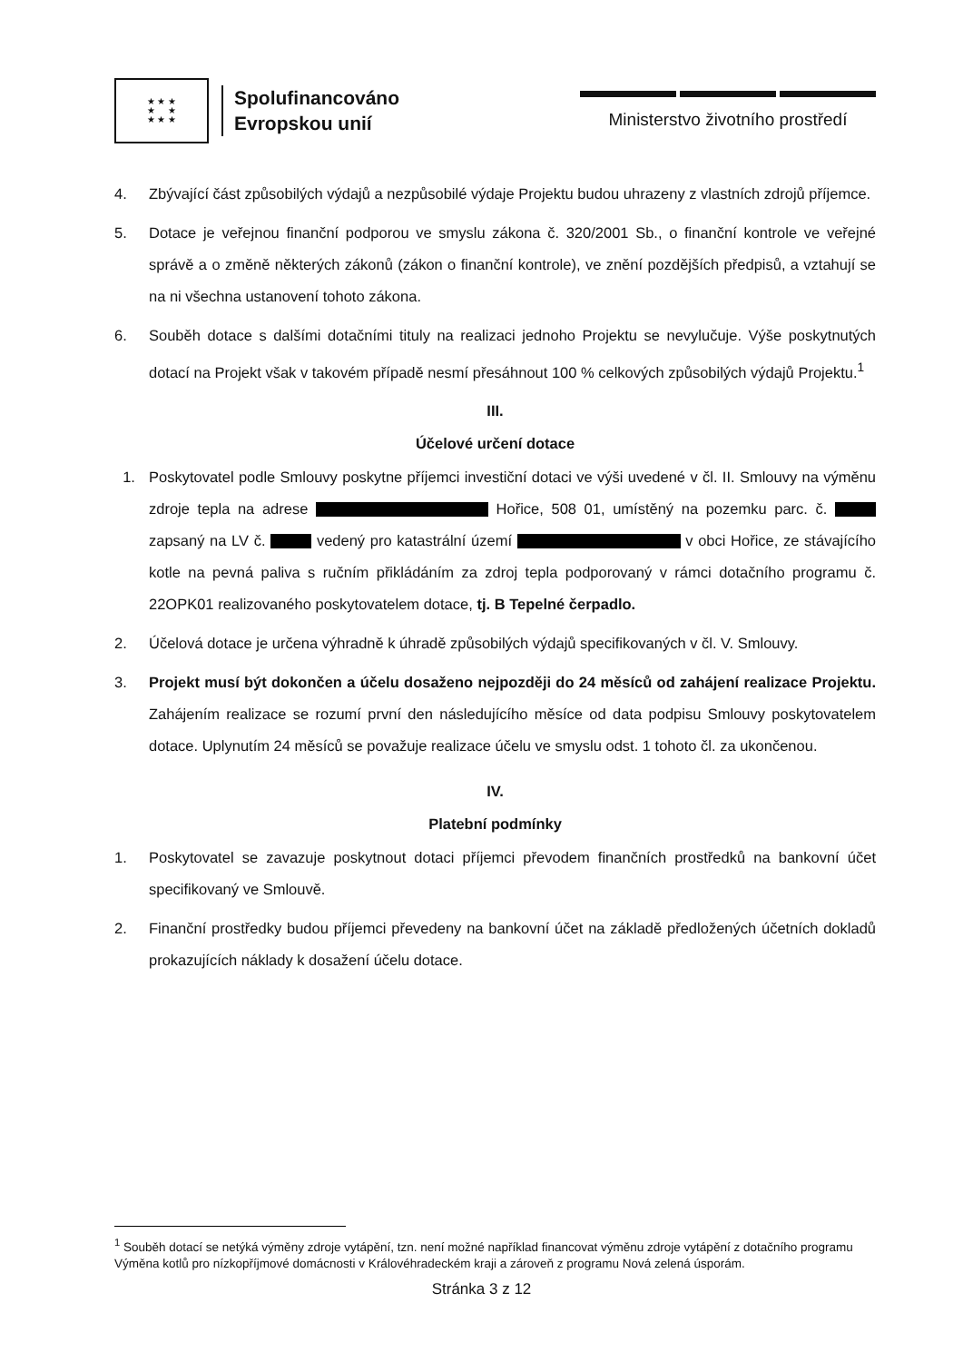★ ★ ★
★ ★
★ ★ ★
Spolufinancováno
Evropskou unií
Ministerstvo životního prostředí
4. Zbývající část způsobilých výdajů a nezpůsobilé výdaje Projektu budou uhrazeny z vlastních zdrojů příjemce.
5. Dotace je veřejnou finanční podporou ve smyslu zákona č. 320/2001 Sb., o finanční kontrole ve veřejné správě a o změně některých zákonů (zákon o finanční kontrole), ve znění pozdějších předpisů, a vztahují se na ni všechna ustanovení tohoto zákona.
6. Souběh dotace s dalšími dotačními tituly na realizaci jednoho Projektu se nevylučuje. Výše poskytnutých dotací na Projekt však v takovém případě nesmí přesáhnout 100 % celkových způsobilých výdajů Projektu.<sup>1</sup>
III.
Účelové určení dotace
1. Poskytovatel podle Smlouvy poskytne příjemci investiční dotaci ve výši uvedené v čl. II. Smlouvy na výměnu zdroje tepla na adrese Hořice, 508 01, umístěný na pozemku parc. č. zapsaný na LV č. vedený pro katastrální území v obci Hořice, ze stávajícího kotle na pevná paliva s ručním přikládáním za zdroj tepla podporovaný v rámci dotačního programu č. 22OPK01 realizovaného poskytovatelem dotace, tj. B Tepelné čerpadlo.
2. Účelová dotace je určena výhradně k úhradě způsobilých výdajů specifikovaných v čl. V. Smlouvy.
3. Projekt musí být dokončen a účelu dosaženo nejpozději do 24 měsíců od zahájení realizace Projektu. Zahájením realizace se rozumí první den následujícího měsíce od data podpisu Smlouvy poskytovatelem dotace. Uplynutím 24 měsíců se považuje realizace účelu ve smyslu odst. 1 tohoto čl. za ukončenou.
IV.
Platební podmínky
1. Poskytovatel se zavazuje poskytnout dotaci příjemci převodem finančních prostředků na bankovní účet specifikovaný ve Smlouvě.
2. Finanční prostředky budou příjemci převedeny na bankovní účet na základě předložených účetních dokladů prokazujících náklady k dosažení účelu dotace.
<sup>1</sup> Souběh dotací se netýká výměny zdroje vytápění, tzn. není možné například financovat výměnu zdroje vytápění z dotačního programu Výměna kotlů pro nízkopříjmové domácnosti v Královéhradeckém kraji a zároveň z programu Nová zelená úsporám.
Stránka 3 z 12